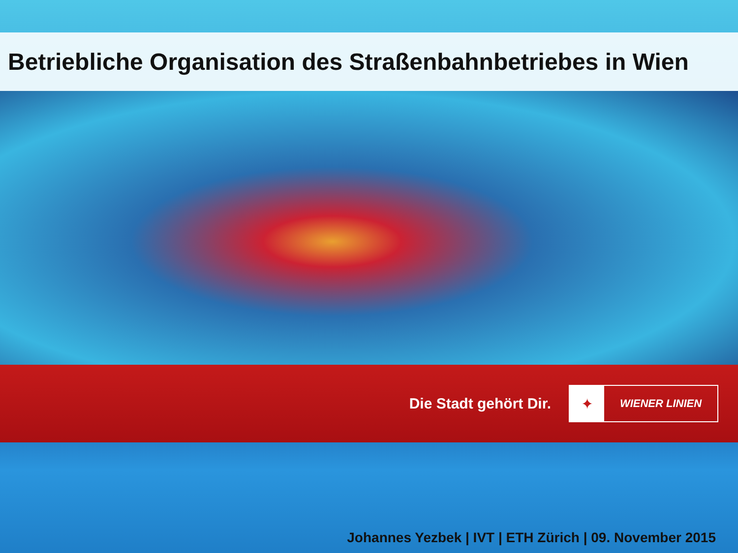Betriebliche Organisation des Straßenbahnbetriebes in Wien
Die Stadt gehört Dir.
✦
WIENER LINIEN
Johannes Yezbek | IVT | ETH Zürich | 09. November 2015